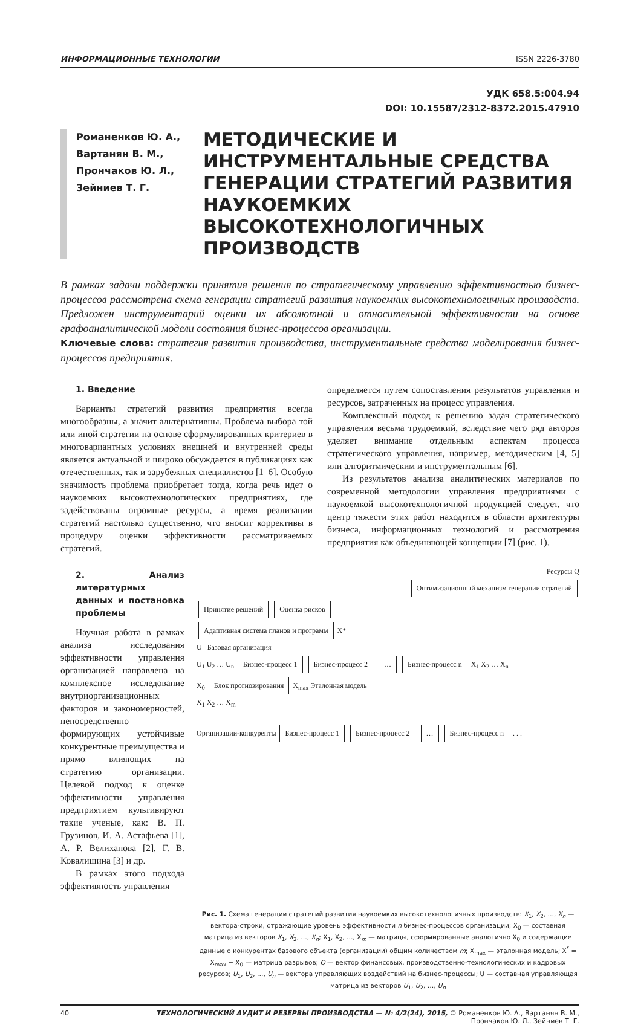ИНФОРМАЦИОННЫЕ ТЕХНОЛОГИИ ISSN 2226-3780
УДК 658.5:004.94
DOI: 10.15587/2312-8372.2015.47910
Романенков Ю. А.,
Вартанян В. М.,
Прончаков Ю. Л.,
Зейниев Т. Г.
МЕТОДИЧЕСКИЕ И ИНСТРУМЕНТАЛЬНЫЕ СРЕДСТВА ГЕНЕРАЦИИ СТРАТЕГИЙ РАЗВИТИЯ НАУКОЕМКИХ ВЫСОКОТЕХНОЛОГИЧНЫХ ПРОИЗВОДСТВ
В рамках задачи поддержки принятия решения по стратегическому управлению эффективностью бизнес-процессов рассмотрена схема генерации стратегий развития наукоемких высокотехнологичных производств. Предложен инструментарий оценки их абсолютной и относительной эффективности на основе графоаналитической модели состояния бизнес-процессов организации.
Ключевые слова: стратегия развития производства, инструментальные средства моделирования бизнес-процессов предприятия.
1. Введение
Варианты стратегий развития предприятия всегда многообразны, а значит альтернативны. Проблема выбора той или иной стратегии на основе сформулированных критериев в многовариантных условиях внешней и внутренней среды является актуальной и широко обсуждается в публикациях как отечественных, так и зарубежных специалистов [1–6]. Особую значимость проблема приобретает тогда, когда речь идет о наукоемких высокотехнологических предприятиях, где задействованы огромные ресурсы, а время реализации стратегий настолько существенно, что вносит коррективы в процедуру оценки эффективности рассматриваемых стратегий.
определяется путем сопоставления результатов управления и ресурсов, затраченных на процесс управления.
Комплексный подход к решению задач стратегического управления весьма трудоемкий, вследствие чего ряд авторов уделяет внимание отдельным аспектам процесса стратегического управления, например, методическим [4, 5] или алгоритмическим и инструментальным [6].
Из результатов анализа аналитических материалов по современной методологии управления предприятиями с наукоемкой высокотехнологичной продукцией следует, что центр тяжести этих работ находится в области архитектуры бизнеса, информационных технологий и рассмотрения предприятия как объединяющей концепции [7] (рис. 1).
2. Анализ литературных данных и постановка проблемы
Научная работа в рамках анализа исследования эффективности управления организацией направлена на комплексное исследование внутриорганизационных факторов и закономерностей, непосредственно формирующих устойчивые конкурентные преимущества и прямо влияющих на стратегию организации. Целевой подход к оценке эффективности управления предприятием культивируют такие ученые, как: В. П. Грузинов, И. А. Астафьева [1], А. Р. Велиханова [2], Г. В. Ковалишина [3] и др.
В рамках этого подхода эффективность управления
Ресурсы Q
Оптимизационный механизм генерации стратегий
Принятие решений Оценка рисков
Адаптивная система планов и программ X*
U Базовая организация
U<sub>1</sub> U<sub>2</sub> … U<sub>n</sub> Бизнес-процесс 1 Бизнес-процесс 2 … Бизнес-процесс n X<sub>1</sub> X<sub>2</sub> … X<sub>n</sub>
X<sub>0</sub> Блок прогнозирования X<sub>max</sub> Эталонная модель
X<sub>1</sub> X<sub>2</sub> … X<sub>m</sub>
Организации-конкуренты Бизнес-процесс 1 Бизнес-процесс 2 … Бизнес-процесс n . . .
Рис. 1. Схема генерации стратегий развития наукоемких высокотехнологичных производств: X<sub>1</sub>, X<sub>2</sub>, …, X<sub>n</sub> — вектора-строки, отражающие уровень эффективности n бизнес-процессов организации; X<sub>0</sub> — составная матрица из векторов X<sub>1</sub>, X<sub>2</sub>, …, X<sub>n</sub>; X<sub>1</sub>, X<sub>2</sub>, …, X<sub>m</sub> — матрицы, сформированные аналогично X<sub>0</sub> и содержащие данные о конкурентах базового объекта (организации) общим количеством m; X<sub>max</sub> — эталонная модель; X<sup>*</sup> = X<sub>max</sub> − X<sub>0</sub> — матрица разрывов; Q — вектор финансовых, производственно-технологических и кадровых ресурсов; U<sub>1</sub>, U<sub>2</sub>, …, U<sub>n</sub> — вектора управляющих воздействий на бизнес-процессы; U — составная управляющая матрица из векторов U<sub>1</sub>, U<sub>2</sub>, …, U<sub>n</sub>
40 ТЕХНОЛОГИЧЕСКИЙ АУДИТ И РЕЗЕРВЫ ПРОИЗВОДСТВА — № 4/2(24), 2015, © Романенков Ю. А., Вартанян В. М.,
Прончаков Ю. Л., Зейниев Т. Г.